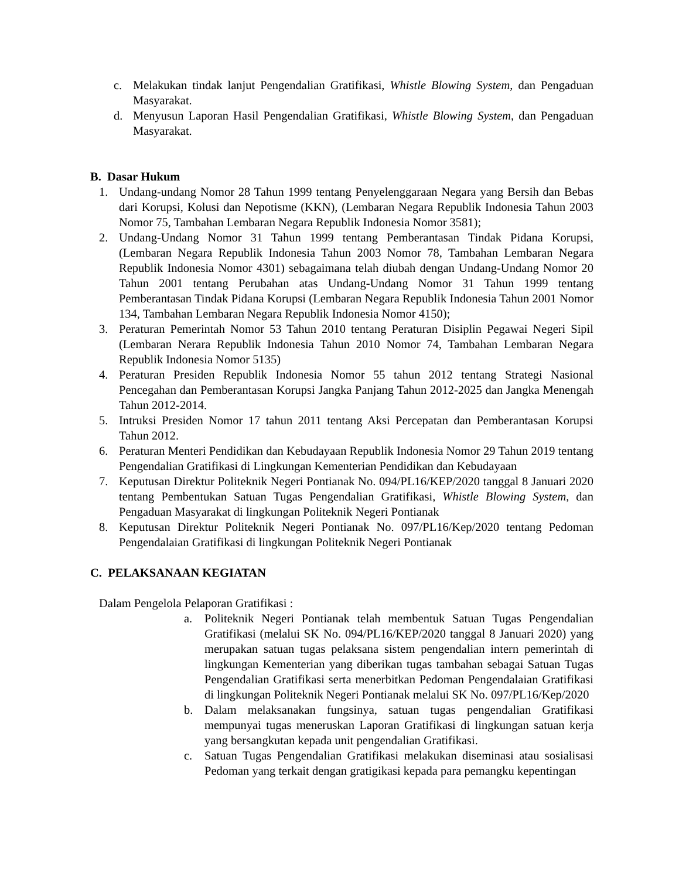c. Melakukan tindak lanjut Pengendalian Gratifikasi, Whistle Blowing System, dan Pengaduan Masyarakat.
d. Menyusun Laporan Hasil Pengendalian Gratifikasi, Whistle Blowing System, dan Pengaduan Masyarakat.
B. Dasar Hukum
1. Undang-undang Nomor 28 Tahun 1999 tentang Penyelenggaraan Negara yang Bersih dan Bebas dari Korupsi, Kolusi dan Nepotisme (KKN), (Lembaran Negara Republik Indonesia Tahun 2003 Nomor 75, Tambahan Lembaran Negara Republik Indonesia Nomor 3581);
2. Undang-Undang Nomor 31 Tahun 1999 tentang Pemberantasan Tindak Pidana Korupsi, (Lembaran Negara Republik Indonesia Tahun 2003 Nomor 78, Tambahan Lembaran Negara Republik Indonesia Nomor 4301) sebagaimana telah diubah dengan Undang-Undang Nomor 20 Tahun 2001 tentang Perubahan atas Undang-Undang Nomor 31 Tahun 1999 tentang Pemberantasan Tindak Pidana Korupsi (Lembaran Negara Republik Indonesia Tahun 2001 Nomor 134, Tambahan Lembaran Negara Republik Indonesia Nomor 4150);
3. Peraturan Pemerintah Nomor 53 Tahun 2010 tentang Peraturan Disiplin Pegawai Negeri Sipil (Lembaran Nerara Republik Indonesia Tahun 2010 Nomor 74, Tambahan Lembaran Negara Republik Indonesia Nomor 5135)
4. Peraturan Presiden Republik Indonesia Nomor 55 tahun 2012 tentang Strategi Nasional Pencegahan dan Pemberantasan Korupsi Jangka Panjang Tahun 2012-2025 dan Jangka Menengah Tahun 2012-2014.
5. Intruksi Presiden Nomor 17 tahun 2011 tentang Aksi Percepatan dan Pemberantasan Korupsi Tahun 2012.
6. Peraturan Menteri Pendidikan dan Kebudayaan Republik Indonesia Nomor 29 Tahun 2019 tentang Pengendalian Gratifikasi di Lingkungan Kementerian Pendidikan dan Kebudayaan
7. Keputusan Direktur Politeknik Negeri Pontianak No. 094/PL16/KEP/2020 tanggal 8 Januari 2020 tentang Pembentukan Satuan Tugas Pengendalian Gratifikasi, Whistle Blowing System, dan Pengaduan Masyarakat di lingkungan Politeknik Negeri Pontianak
8. Keputusan Direktur Politeknik Negeri Pontianak No. 097/PL16/Kep/2020 tentang Pedoman Pengendalaian Gratifikasi di lingkungan Politeknik Negeri Pontianak
C. PELAKSANAAN KEGIATAN
Dalam Pengelola Pelaporan Gratifikasi :
a. Politeknik Negeri Pontianak telah membentuk Satuan Tugas Pengendalian Gratifikasi (melalui SK No. 094/PL16/KEP/2020 tanggal 8 Januari 2020) yang merupakan satuan tugas pelaksana sistem pengendalian intern pemerintah di lingkungan Kementerian yang diberikan tugas tambahan sebagai Satuan Tugas Pengendalian Gratifikasi serta menerbitkan Pedoman Pengendalaian Gratifikasi di lingkungan Politeknik Negeri Pontianak melalui SK No. 097/PL16/Kep/2020
b. Dalam melaksanakan fungsinya, satuan tugas pengendalian Gratifikasi mempunyai tugas meneruskan Laporan Gratifikasi di lingkungan satuan kerja yang bersangkutan kepada unit pengendalian Gratifikasi.
c. Satuan Tugas Pengendalian Gratifikasi melakukan diseminasi atau sosialisasi Pedoman yang terkait dengan gratigikasi kepada para pemangku kepentingan